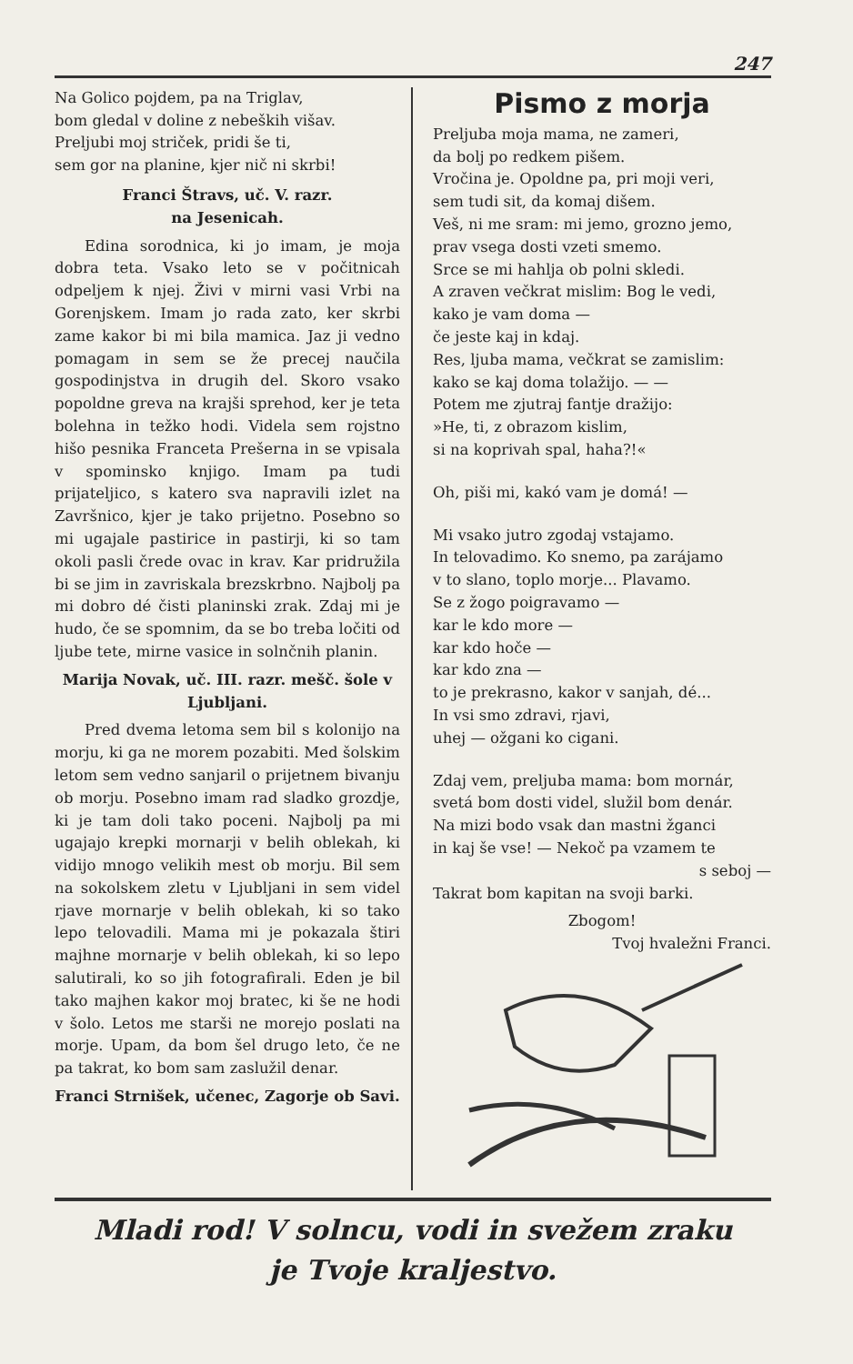247
Na Golico pojdem, pa na Triglav,
bom gledal v doline z nebeških višav.
Preljubi moj striček, pridi še ti,
sem gor na planine, kjer nič ni skrbi!
Franci Štravs, uč. V. razr.
na Jesenicah.
Edina sorodnica, ki jo imam, je moja dobra teta. Vsako leto se v počitnicah odpeljem k njej. Živi v mirni vasi Vrbi na Gorenjskem. Imam jo rada zato, ker skrbi zame kakor bi mi bila mamica. Jaz ji vedno pomagam in sem se že precej naučila gospodinjstva in drugih del. Skoro vsako popoldne greva na krajši sprehod, ker je teta bolehna in težko hodi. Videla sem rojstno hišo pesnika Franceta Prešerna in se vpisala v spominsko knjigo. Imam pa tudi prijateljico, s katero sva napravili izlet na Završnico, kjer je tako prijetno. Posebno so mi ugajale pastirice in pastirji, ki so tam okoli pasli črede ovac in krav. Kar pridružila bi se jim in zavriskala brezskrbno. Najbolj pa mi dobro dé čisti planinski zrak. Zdaj mi je hudo, če se spomnim, da se bo treba ločiti od ljube tete, mirne vasice in solnčnih planin.
Marija Novak, uč. III. razr. mešč. šole v Ljubljani.
Pred dvema letoma sem bil s kolonijo na morju, ki ga ne morem pozabiti. Med šolskim letom sem vedno sanjaril o prijetnem bivanju ob morju. Posebno imam rad sladko grozdje, ki je tam doli tako poceni. Najbolj pa mi ugajajo krepki mornarji v belih oblekah, ki vidijo mnogo velikih mest ob morju. Bil sem na sokolskem zletu v Ljubljani in sem videl rjave mornarje v belih oblekah, ki so tako lepo telovadili. Mama mi je pokazala štiri majhne mornarje v belih oblekah, ki so lepo salutirali, ko so jih fotografirali. Eden je bil tako majhen kakor moj bratec, ki še ne hodi v šolo. Letos me starši ne morejo poslati na morje. Upam, da bom šel drugo leto, če ne pa takrat, ko bom sam zaslužil denar.
Franci Strnišek, učenec, Zagorje ob Savi.
Pismo z morja
Preljuba moja mama, ne zameri,
da bolj po redkem pišem.
Vročina je. Opoldne pa, pri moji veri,
sem tudi sit, da komaj dišem.
Veš, ni me sram: mi jemo, grozno jemo,
prav vsega dosti vzeti smemo.
Srce se mi hahlja ob polni skledi.
A zraven večkrat mislim: Bog le vedi,
kako je vam doma —
če jeste kaj in kdaj.
Res, ljuba mama, večkrat se zamislim:
kako se kaj doma tolažijo. — —
Potem me zjutraj fantje dražijo:
»He, ti, z obrazom kislim,
si na koprivah spal, haha?!«
Oh, piši mi, kakó vam je domá! —
Mi vsako jutro zgodaj vstajamo.
In telovadimo. Ko snemo, pa zarájamo
v to slano, toplo morje... Plavamo.
Se z žogo poigravamo —
kar le kdo more —
kar kdo hoče —
kar kdo zna —
to je prekrasno, kakor v sanjah, dé...
In vsi smo zdravi, rjavi,
uhej — ožgani ko cigani.
Zdaj vem, preljuba mama: bom mornár,
svetá bom dosti videl, služil bom denár.
Na mizi bodo vsak dan mastni žganci
in kaj še vse! — Nekoč pa vzamem te
s seboj —
Takrat bom kapitan na svoji barki.
Zbogom!
Tvoj hvaležni Franci.
Mladi rod! V solncu, vodi in svežem zraku
je Tvoje kraljestvo.